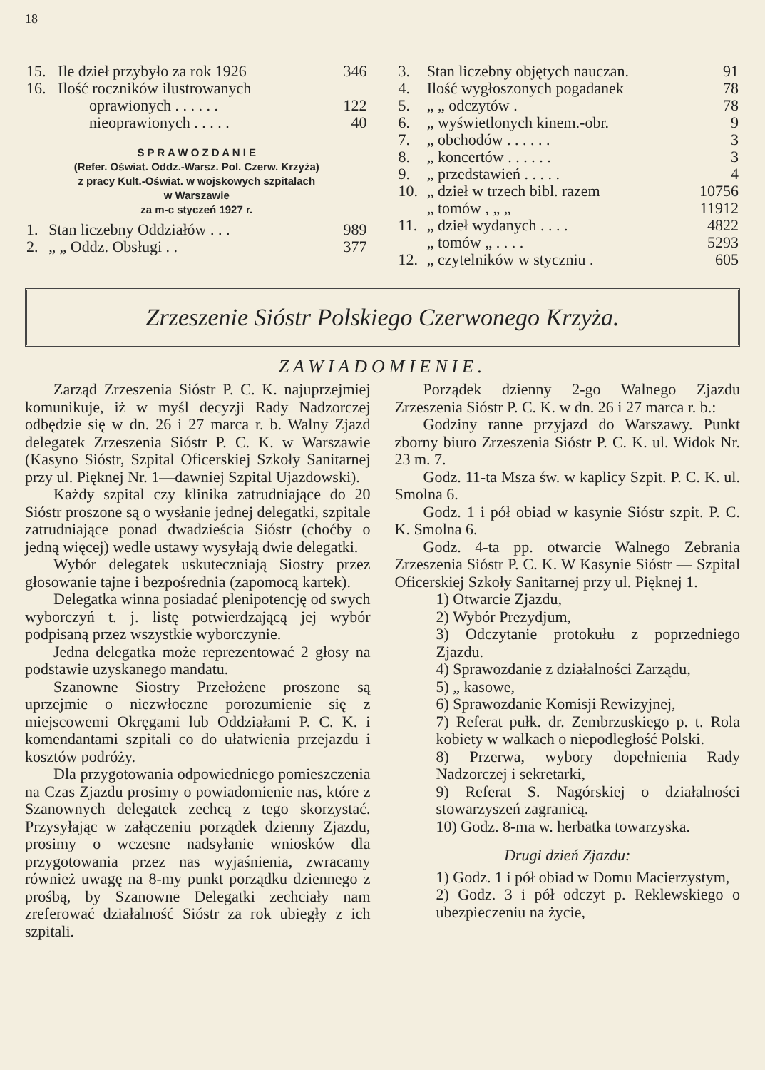18
| 15. | Ile dzieł przybyło za rok 1926 | 346 |
| 16. | Ilość roczników ilustrowanych | |
| | oprawionych . . . . . . | 122 |
| | nieoprawionych . . . . . | 40 |
S P R A W O Z D A N I E
(Refer. Oświat. Oddz.-Warsz. Pol. Czerw. Krzyża)
z pracy Kult.-Oświat. w wojskowych szpitalach
w Warszawie
za m-c styczeń 1927 r.
| 1. | Stan liczebny Oddziałów . . . | 989 |
| 2. | „ „ Oddz. Obsługi . . | 377 |
| 3. | Stan liczebny objętych nauczan. | 91 |
| 4. | Ilość wygłoszonych pogadanek | 78 |
| 5. | „ „ odczytów . | 78 |
| 6. | „ wyświetlonych kinem.-obr. | 9 |
| 7. | „ obchodów . . . . . . | 3 |
| 8. | „ koncertów . . . . . . | 3 |
| 9. | „ przedstawień . . . . . | 4 |
| 10. | „ dzieł w trzech bibl. razem | 10756 |
| | „ tomów , „ „ | 11912 |
| 11. | „ dzieł wydanych . . . . | 4822 |
| | „ tomów „ . . . . | 5293 |
| 12. | „ czytelników w styczniu . | 605 |
Zrzeszenie Sióstr Polskiego Czerwonego Krzyża.
ZAWIADOMIENIE.
Zarząd Zrzeszenia Sióstr P. C. K. najuprzejmiej komunikuje, iż w myśl decyzji Rady Nadzorczej odbędzie się w dn. 26 i 27 marca r. b. Walny Zjazd delegatek Zrzeszenia Sióstr P. C. K. w Warszawie (Kasyno Sióstr, Szpital Oficerskiej Szkoły Sanitarnej przy ul. Pięknej Nr. 1—dawniej Szpital Ujazdowski).
Każdy szpital czy klinika zatrudniające do 20 Sióstr proszone są o wysłanie jednej delegatki, szpitale zatrudniające ponad dwadzieścia Sióstr (choćby o jedną więcej) wedle ustawy wysyłają dwie delegatki.
Wybór delegatek uskuteczniają Siostry przez głosowanie tajne i bezpośrednia (zapomocą kartek).
Delegatka winna posiadać plenipotencję od swych wyborczyń t. j. listę potwierdzającą jej wybór podpisaną przez wszystkie wyborczynie.
Jedna delegatka może reprezentować 2 głosy na podstawie uzyskanego mandatu.
Szanowne Siostry Przełożene proszone są uprzejmie o niezwłoczne porozumienie się z miejscowemi Okręgami lub Oddziałami P. C. K. i komendantami szpitali co do ułatwienia przejazdu i kosztów podróży.
Dla przygotowania odpowiedniego pomieszczenia na Czas Zjazdu prosimy o powiadomienie nas, które z Szanownych delegatek zechcą z tego skorzystać. Przysyłając w załączeniu porządek dzienny Zjazdu, prosimy o wczesne nadsyłanie wniosków dla przygotowania przez nas wyjaśnienia, zwracamy również uwagę na 8-my punkt porządku dziennego z prośbą, by Szanowne Delegatki zechciały nam zreferować działalność Sióstr za rok ubiegły z ich szpitali.
Porządek dzienny 2-go Walnego Zjazdu Zrzeszenia Sióstr P. C. K. w dn. 26 i 27 marca r. b.:
Godziny ranne przyjazd do Warszawy. Punkt zborny biuro Zrzeszenia Sióstr P. C. K. ul. Widok Nr. 23 m. 7.
Godz. 11-ta Msza św. w kaplicy Szpit. P. C. K. ul. Smolna 6.
Godz. 1 i pół obiad w kasynie Sióstr szpit. P. C. K. Smolna 6.
Godz. 4-ta pp. otwarcie Walnego Zebrania Zrzeszenia Sióstr P. C. K. W Kasynie Sióstr — Szpital Oficerskiej Szkoły Sanitarnej przy ul. Pięknej 1.
1) Otwarcie Zjazdu,
2) Wybór Prezydjum,
3) Odczytanie protokułu z poprzedniego Zjazdu.
4) Sprawozdanie z działalności Zarządu,
5) „ kasowe,
6) Sprawozdanie Komisji Rewizyjnej,
7) Referat pułk. dr. Zembrzuskiego p. t. Rola kobiety w walkach o niepodległość Polski.
8) Przerwa, wybory dopełnienia Rady Nadzorczej i sekretarki,
9) Referat S. Nagórskiej o działalności stowarzyszeń zagranicą.
10) Godz. 8-ma w. herbatka towarzyska.
Drugi dzień Zjazdu:
1) Godz. 1 i pół obiad w Domu Macierzystym,
2) Godz. 3 i pół odczyt p. Reklewskiego o ubezpieczeniu na życie,